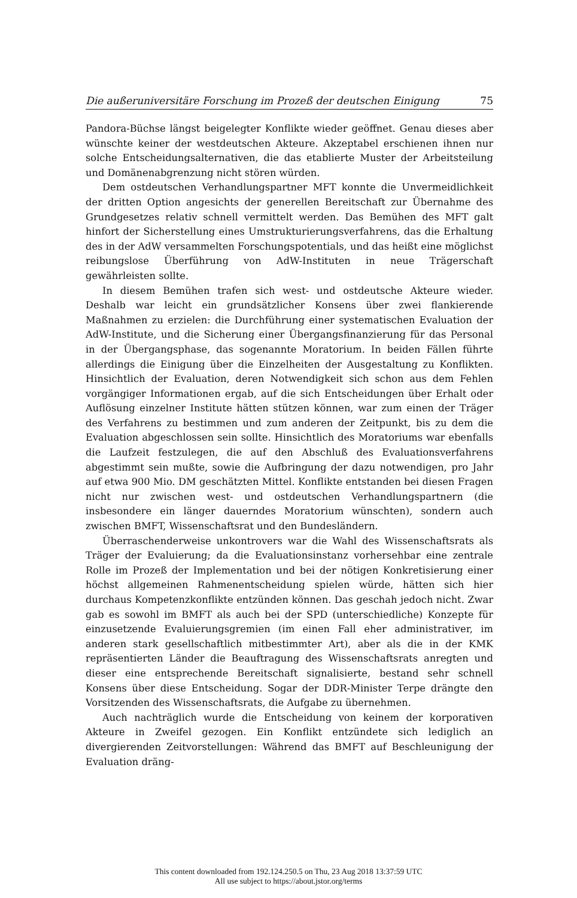Die außeruniversitäre Forschung im Prozeß der deutschen Einigung 75
Pandora-Büchse längst beigelegter Konflikte wieder geöffnet. Genau dieses aber wünschte keiner der westdeutschen Akteure. Akzeptabel erschienen ihnen nur solche Entscheidungsalternativen, die das etablierte Muster der Arbeitsteilung und Domänenabgrenzung nicht stören würden.
Dem ostdeutschen Verhandlungspartner MFT konnte die Unvermeidlichkeit der dritten Option angesichts der generellen Bereitschaft zur Übernahme des Grundgesetzes relativ schnell vermittelt werden. Das Bemühen des MFT galt hinfort der Sicherstellung eines Umstrukturierungsverfahrens, das die Erhaltung des in der AdW versammelten Forschungspotentials, und das heißt eine möglichst reibungslose Überführung von AdW-Instituten in neue Trägerschaft gewährleisten sollte.
In diesem Bemühen trafen sich west- und ostdeutsche Akteure wieder. Deshalb war leicht ein grundsätzlicher Konsens über zwei flankierende Maßnahmen zu erzielen: die Durchführung einer systematischen Evaluation der AdW-Institute, und die Sicherung einer Übergangsfinanzierung für das Personal in der Übergangsphase, das sogenannte Moratorium. In beiden Fällen führte allerdings die Einigung über die Einzelheiten der Ausgestaltung zu Konflikten. Hinsichtlich der Evaluation, deren Notwendigkeit sich schon aus dem Fehlen vorgängiger Informationen ergab, auf die sich Entscheidungen über Erhalt oder Auflösung einzelner Institute hätten stützen können, war zum einen der Träger des Verfahrens zu bestimmen und zum anderen der Zeitpunkt, bis zu dem die Evaluation abgeschlossen sein sollte. Hinsichtlich des Moratoriums war ebenfalls die Laufzeit festzulegen, die auf den Abschluß des Evaluationsverfahrens abgestimmt sein mußte, sowie die Aufbringung der dazu notwendigen, pro Jahr auf etwa 900 Mio. DM geschätzten Mittel. Konflikte entstanden bei diesen Fragen nicht nur zwischen west- und ostdeutschen Verhandlungspartnern (die insbesondere ein länger dauerndes Moratorium wünschten), sondern auch zwischen BMFT, Wissenschaftsrat und den Bundesländern.
Überraschenderweise unkontrovers war die Wahl des Wissenschaftsrats als Träger der Evaluierung; da die Evaluationsinstanz vorhersehbar eine zentrale Rolle im Prozeß der Implementation und bei der nötigen Konkretisierung einer höchst allgemeinen Rahmenentscheidung spielen würde, hätten sich hier durchaus Kompetenzkonflikte entzünden können. Das geschah jedoch nicht. Zwar gab es sowohl im BMFT als auch bei der SPD (unterschiedliche) Konzepte für einzusetzende Evaluierungsgremien (im einen Fall eher administrativer, im anderen stark gesellschaftlich mitbestimmter Art), aber als die in der KMK repräsentierten Länder die Beauftragung des Wissenschaftsrats anregten und dieser eine entsprechende Bereitschaft signalisierte, bestand sehr schnell Konsens über diese Entscheidung. Sogar der DDR-Minister Terpe drängte den Vorsitzenden des Wissenschaftsrats, die Aufgabe zu übernehmen.
Auch nachträglich wurde die Entscheidung von keinem der korporativen Akteure in Zweifel gezogen. Ein Konflikt entzündete sich lediglich an divergierenden Zeitvorstellungen: Während das BMFT auf Beschleunigung der Evaluation dräng-
This content downloaded from 192.124.250.5 on Thu, 23 Aug 2018 13:37:59 UTC
All use subject to https://about.jstor.org/terms